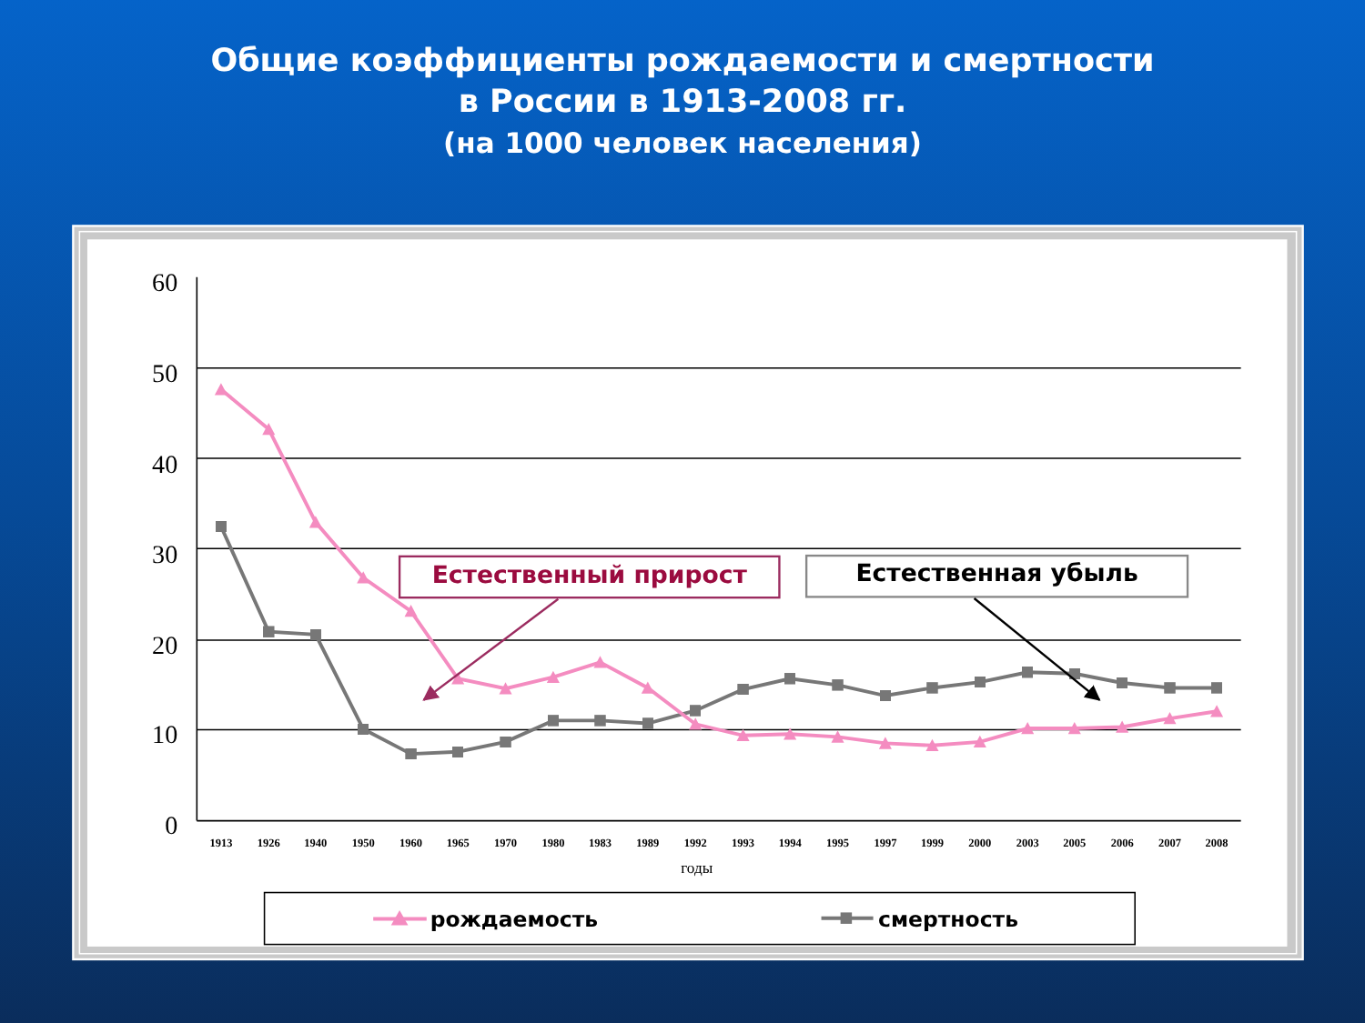Общие коэффициенты рождаемости и смертности
в России в 1913-2008 гг.
(на 1000 человек населения)
60
50
40
30
20
10
0
Естественный прирост
Естественная убыль
1913
1926
1940
1950
1960
1965
1970
1980
1983
1989
1992
1993
1994
1995
1997
1999
2000
2003
2005
2006
2007
2008
годы
рождаемость
смертность